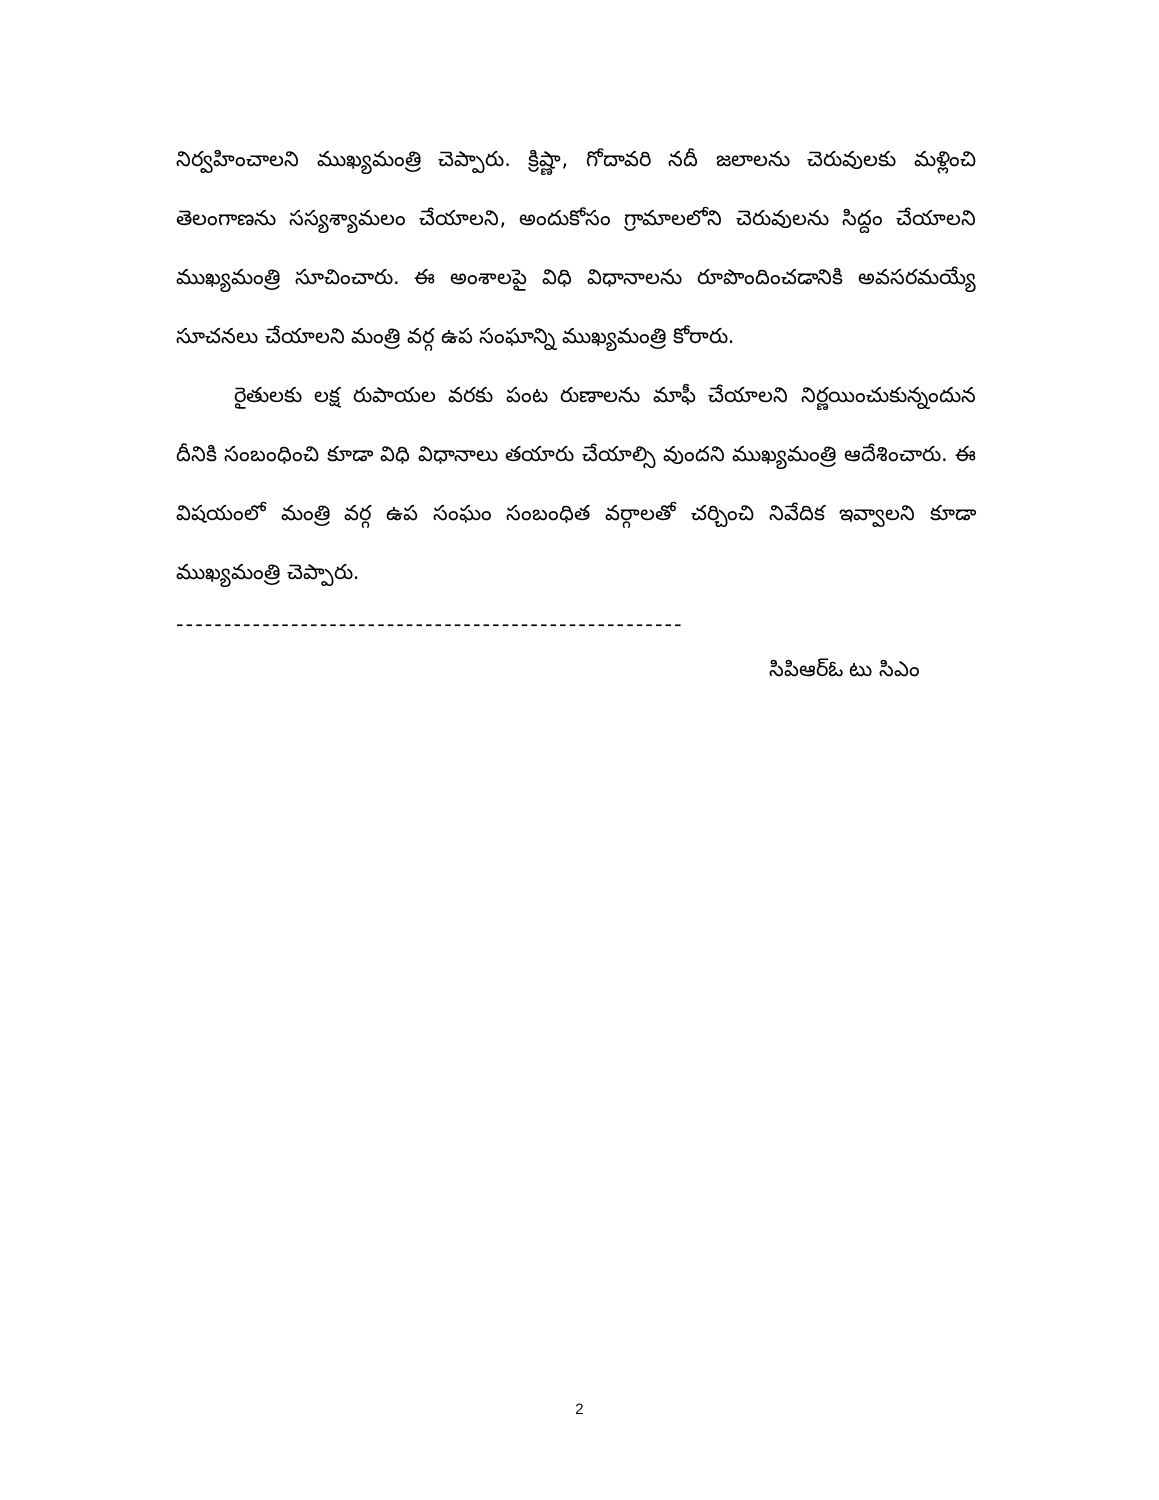నిర్వహించాలని ముఖ్యమంత్రి చెప్పారు. క్రిష్ణా, గోదావరి నదీ జలాలను చెరువులకు మళ్లించి తెలంగాణను సస్యశ్యామలం చేయాలని, అందుకోసం గ్రామాలలోని చెరువులను సిద్దం చేయాలని ముఖ్యమంత్రి సూచించారు. ఈ అంశాలపై విధి విధానాలను రూపొందించడానికి అవసరమయ్యే సూచనలు చేయాలని మంత్రి వర్గ ఉప సంఘాన్ని ముఖ్యమంత్రి కోరారు.
రైతులకు లక్ష రుపాయల వరకు పంట రుణాలను మాఫీ చేయాలని నిర్ణయించుకున్నందున దీనికి సంబంధించి కూడా విధి విధానాలు తయారు చేయాల్సి వుందని ముఖ్యమంత్రి ఆదేశించారు. ఈ విషయంలో మంత్రి వర్గ ఉప సంఘం సంబంధిత వర్గాలతో చర్చించి నివేదిక ఇవ్వాలని కూడా ముఖ్యమంత్రి చెప్పారు.
-----------------------------------------------------
సిపిఆర్ఓ టు సిఎం
2